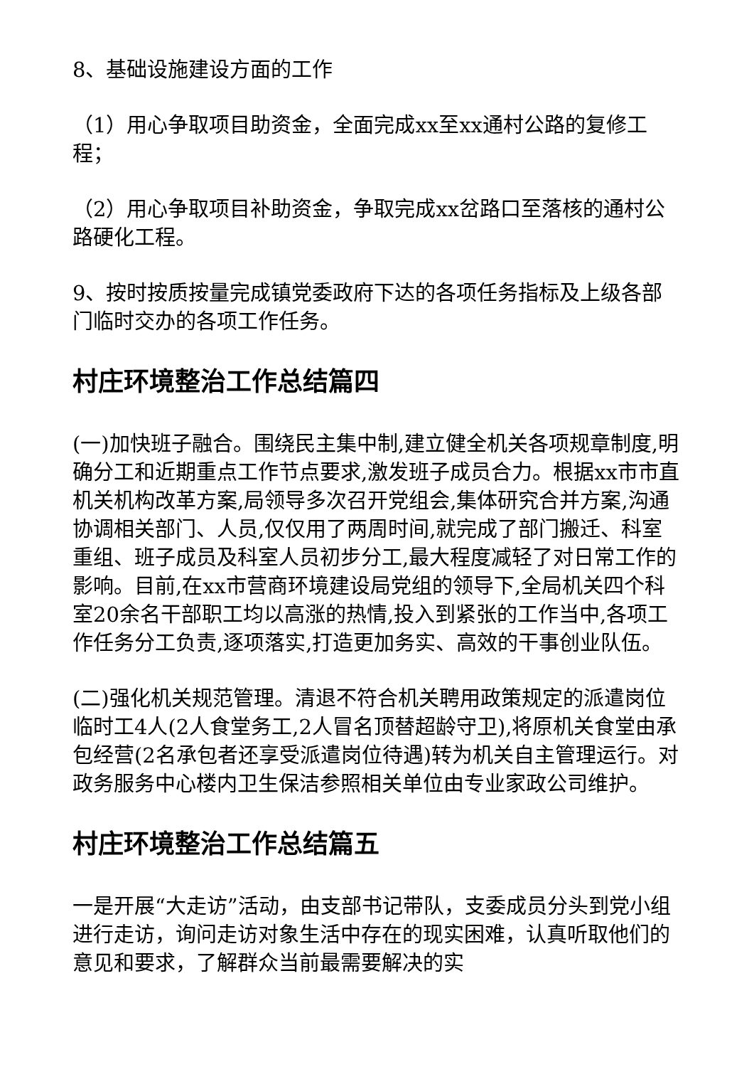8、基础设施建设方面的工作
（1）用心争取项目助资金，全面完成xx至xx通村公路的复修工程；
（2）用心争取项目补助资金，争取完成xx岔路口至落核的通村公路硬化工程。
9、按时按质按量完成镇党委政府下达的各项任务指标及上级各部门临时交办的各项工作任务。
村庄环境整治工作总结篇四
(一)加快班子融合。围绕民主集中制,建立健全机关各项规章制度,明确分工和近期重点工作节点要求,激发班子成员合力。根据xx市市直机关机构改革方案,局领导多次召开党组会,集体研究合并方案,沟通协调相关部门、人员,仅仅用了两周时间,就完成了部门搬迁、科室重组、班子成员及科室人员初步分工,最大程度减轻了对日常工作的影响。目前,在xx市营商环境建设局党组的领导下,全局机关四个科室20余名干部职工均以高涨的热情,投入到紧张的工作当中,各项工作任务分工负责,逐项落实,打造更加务实、高效的干事创业队伍。
(二)强化机关规范管理。清退不符合机关聘用政策规定的派遣岗位临时工4人(2人食堂务工,2人冒名顶替超龄守卫),将原机关食堂由承包经营(2名承包者还享受派遣岗位待遇)转为机关自主管理运行。对政务服务中心楼内卫生保洁参照相关单位由专业家政公司维护。
村庄环境整治工作总结篇五
一是开展“大走访”活动，由支部书记带队，支委成员分头到党小组进行走访，询问走访对象生活中存在的现实困难，认真听取他们的意见和要求，了解群众当前最需要解决的实